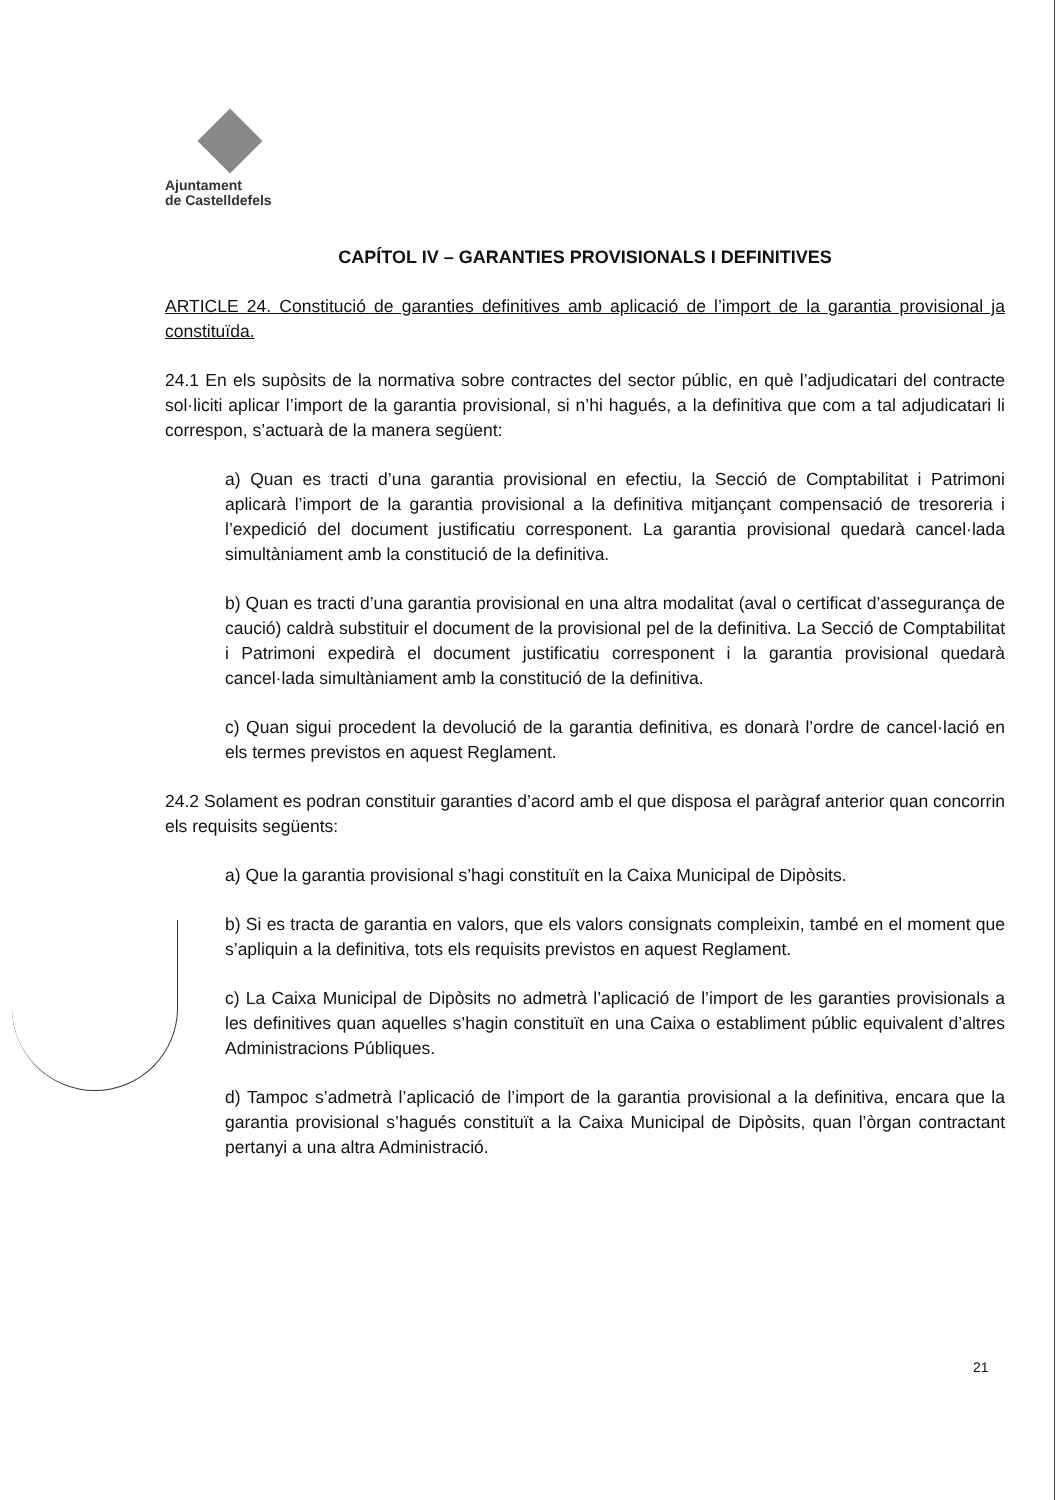Ajuntament
de Castelldefels
CAPÍTOL IV – GARANTIES PROVISIONALS I DEFINITIVES
ARTICLE 24. Constitució de garanties definitives amb aplicació de l’import de la garantia provisional ja constituïda.
24.1 En els supòsits de la normativa sobre contractes del sector públic, en què l’adjudicatari del contracte sol·liciti aplicar l’import de la garantia provisional, si n’hi hagués, a la definitiva que com a tal adjudicatari li correspon, s’actuarà de la manera següent:
a) Quan es tracti d’una garantia provisional en efectiu, la Secció de Comptabilitat i Patrimoni aplicarà l’import de la garantia provisional a la definitiva mitjançant compensació de tresoreria i l’expedició del document justificatiu corresponent. La garantia provisional quedarà cancel·lada simultàniament amb la constitució de la definitiva.
b) Quan es tracti d’una garantia provisional en una altra modalitat (aval o certificat d’assegurança de caució) caldrà substituir el document de la provisional pel de la definitiva. La Secció de Comptabilitat i Patrimoni expedirà el document justificatiu corresponent i la garantia provisional quedarà cancel·lada simultàniament amb la constitució de la definitiva.
c) Quan sigui procedent la devolució de la garantia definitiva, es donarà l’ordre de cancel·lació en els termes previstos en aquest Reglament.
24.2 Solament es podran constituir garanties d’acord amb el que disposa el paràgraf anterior quan concorrin els requisits següents:
a) Que la garantia provisional s’hagi constituït en la Caixa Municipal de Dipòsits.
b) Si es tracta de garantia en valors, que els valors consignats compleixin, també en el moment que s’apliquin a la definitiva, tots els requisits previstos en aquest Reglament.
c) La Caixa Municipal de Dipòsits no admetrà l’aplicació de l’import de les garanties provisionals a les definitives quan aquelles s’hagin constituït en una Caixa o establiment públic equivalent d’altres Administracions Públiques.
d) Tampoc s’admetrà l’aplicació de l’import de la garantia provisional a la definitiva, encara que la garantia provisional s’hagués constituït a la Caixa Municipal de Dipòsits, quan l’òrgan contractant pertanyi a una altra Administració.
21